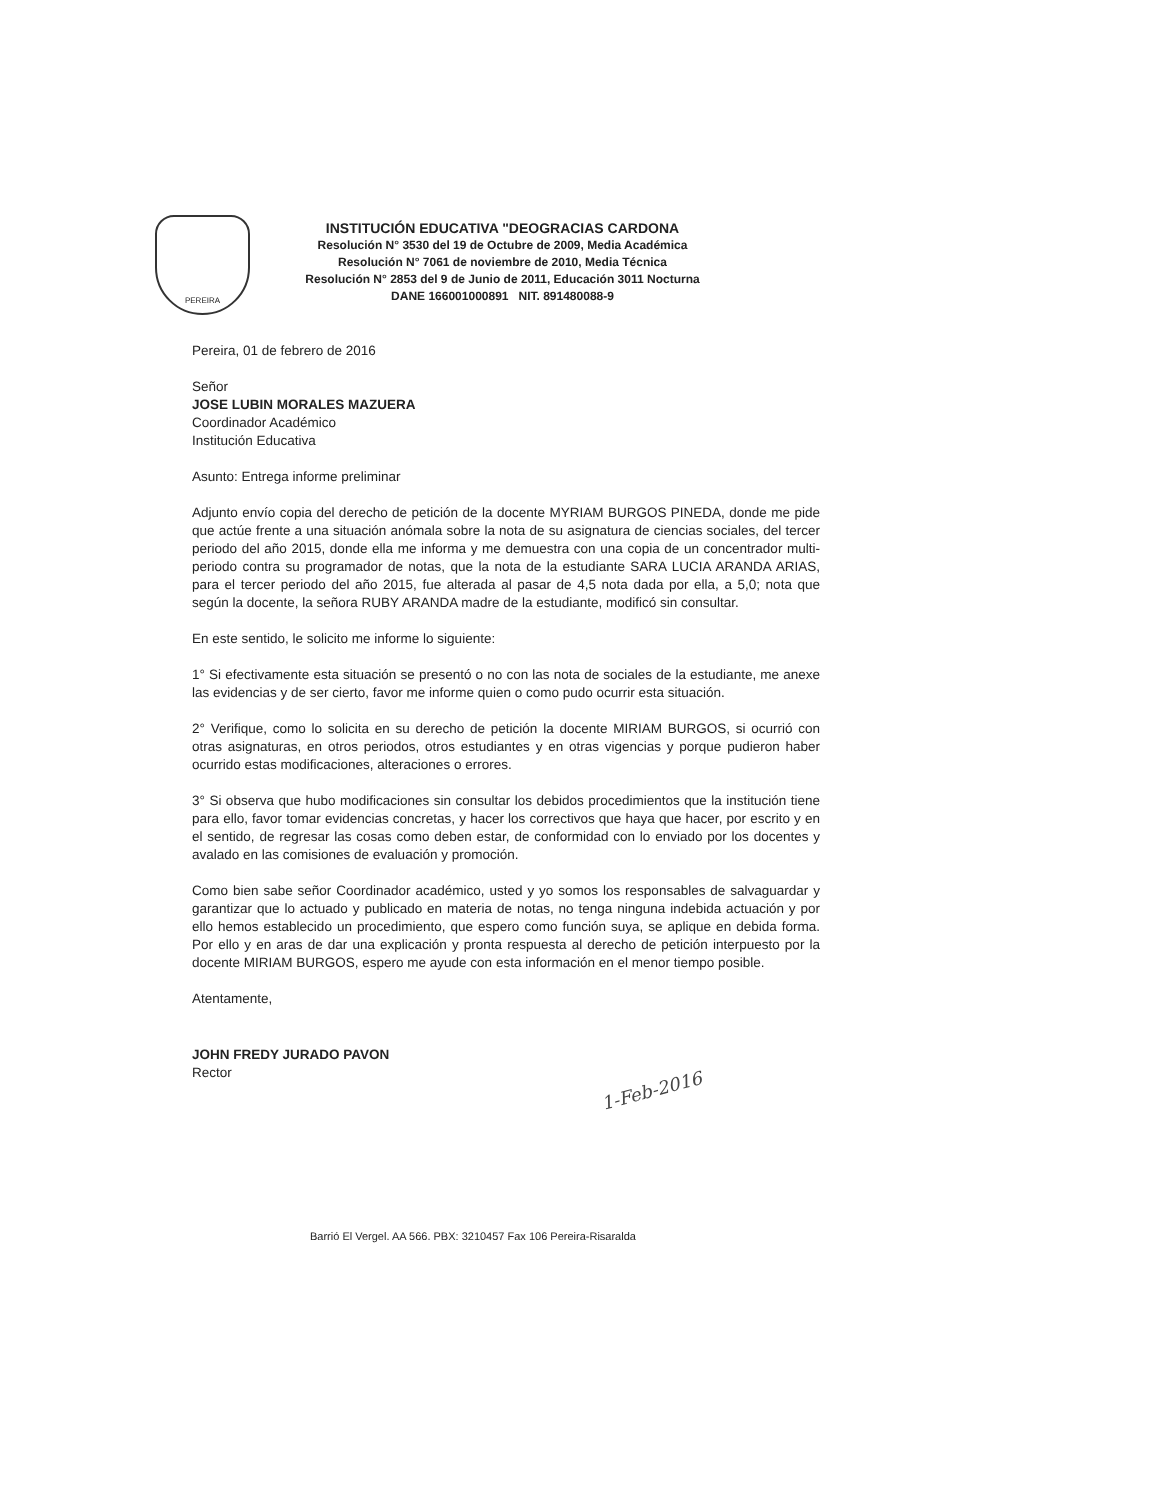PEREIRA
INSTITUCIÓN EDUCATIVA "DEOGRACIAS CARDONA
Resolución N° 3530 del 19 de Octubre de 2009, Media Académica
Resolución N° 7061 de noviembre de 2010, Media Técnica
Resolución N° 2853 del 9 de Junio de 2011, Educación 3011 Nocturna
DANE 166001000891 NIT. 891480088-9
Pereira, 01 de febrero de 2016
Señor
JOSE LUBIN MORALES MAZUERA
Coordinador Académico
Institución Educativa
Asunto: Entrega informe preliminar
Adjunto envío copia del derecho de petición de la docente MYRIAM BURGOS PINEDA, donde me pide que actúe frente a una situación anómala sobre la nota de su asignatura de ciencias sociales, del tercer periodo del año 2015, donde ella me informa y me demuestra con una copia de un concentrador multi-periodo contra su programador de notas, que la nota de la estudiante SARA LUCIA ARANDA ARIAS, para el tercer periodo del año 2015, fue alterada al pasar de 4,5 nota dada por ella, a 5,0; nota que según la docente, la señora RUBY ARANDA madre de la estudiante, modificó sin consultar.
En este sentido, le solicito me informe lo siguiente:
1° Si efectivamente esta situación se presentó o no con las nota de sociales de la estudiante, me anexe las evidencias y de ser cierto, favor me informe quien o como pudo ocurrir esta situación.
2° Verifique, como lo solicita en su derecho de petición la docente MIRIAM BURGOS, si ocurrió con otras asignaturas, en otros periodos, otros estudiantes y en otras vigencias y porque pudieron haber ocurrido estas modificaciones, alteraciones o errores.
3° Si observa que hubo modificaciones sin consultar los debidos procedimientos que la institución tiene para ello, favor tomar evidencias concretas, y hacer los correctivos que haya que hacer, por escrito y en el sentido, de regresar las cosas como deben estar, de conformidad con lo enviado por los docentes y avalado en las comisiones de evaluación y promoción.
Como bien sabe señor Coordinador académico, usted y yo somos los responsables de salvaguardar y garantizar que lo actuado y publicado en materia de notas, no tenga ninguna indebida actuación y por ello hemos establecido un procedimiento, que espero como función suya, se aplique en debida forma. Por ello y en aras de dar una explicación y pronta respuesta al derecho de petición interpuesto por la docente MIRIAM BURGOS, espero me ayude con esta información en el menor tiempo posible.
Atentamente,
JOHN FREDY JURADO PAVON
Rector
1-Feb-2016
Barrió El Vergel. AA 566. PBX: 3210457 Fax 106 Pereira-Risaralda